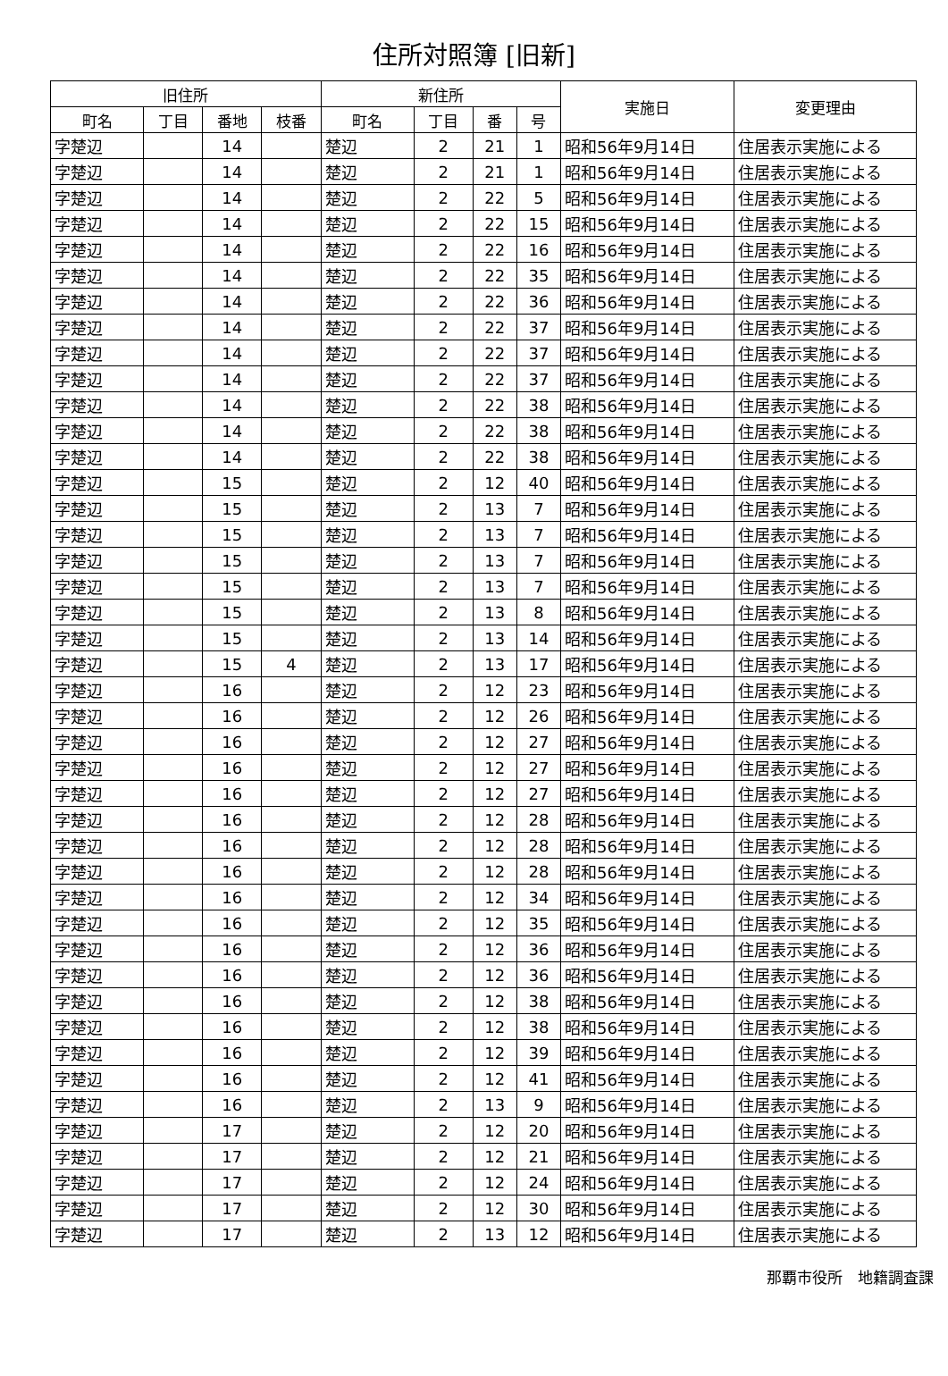住所対照簿 [旧新]
| 旧住所 | | | | 新住所 | | | | 実施日 | 変更理由 |
| --- | --- | --- | --- | --- | --- | --- | --- | --- | --- |
| 町名 | 丁目 | 番地 | 枝番 | 町名 | 丁目 | 番 | 号 | | |
| 字楚辺 | | 14 | | 楚辺 | 2 | 21 | 1 | 昭和56年9月14日 | 住居表示実施による |
| 字楚辺 | | 14 | | 楚辺 | 2 | 21 | 1 | 昭和56年9月14日 | 住居表示実施による |
| 字楚辺 | | 14 | | 楚辺 | 2 | 22 | 5 | 昭和56年9月14日 | 住居表示実施による |
| 字楚辺 | | 14 | | 楚辺 | 2 | 22 | 15 | 昭和56年9月14日 | 住居表示実施による |
| 字楚辺 | | 14 | | 楚辺 | 2 | 22 | 16 | 昭和56年9月14日 | 住居表示実施による |
| 字楚辺 | | 14 | | 楚辺 | 2 | 22 | 35 | 昭和56年9月14日 | 住居表示実施による |
| 字楚辺 | | 14 | | 楚辺 | 2 | 22 | 36 | 昭和56年9月14日 | 住居表示実施による |
| 字楚辺 | | 14 | | 楚辺 | 2 | 22 | 37 | 昭和56年9月14日 | 住居表示実施による |
| 字楚辺 | | 14 | | 楚辺 | 2 | 22 | 37 | 昭和56年9月14日 | 住居表示実施による |
| 字楚辺 | | 14 | | 楚辺 | 2 | 22 | 37 | 昭和56年9月14日 | 住居表示実施による |
| 字楚辺 | | 14 | | 楚辺 | 2 | 22 | 38 | 昭和56年9月14日 | 住居表示実施による |
| 字楚辺 | | 14 | | 楚辺 | 2 | 22 | 38 | 昭和56年9月14日 | 住居表示実施による |
| 字楚辺 | | 14 | | 楚辺 | 2 | 22 | 38 | 昭和56年9月14日 | 住居表示実施による |
| 字楚辺 | | 15 | | 楚辺 | 2 | 12 | 40 | 昭和56年9月14日 | 住居表示実施による |
| 字楚辺 | | 15 | | 楚辺 | 2 | 13 | 7 | 昭和56年9月14日 | 住居表示実施による |
| 字楚辺 | | 15 | | 楚辺 | 2 | 13 | 7 | 昭和56年9月14日 | 住居表示実施による |
| 字楚辺 | | 15 | | 楚辺 | 2 | 13 | 7 | 昭和56年9月14日 | 住居表示実施による |
| 字楚辺 | | 15 | | 楚辺 | 2 | 13 | 7 | 昭和56年9月14日 | 住居表示実施による |
| 字楚辺 | | 15 | | 楚辺 | 2 | 13 | 8 | 昭和56年9月14日 | 住居表示実施による |
| 字楚辺 | | 15 | | 楚辺 | 2 | 13 | 14 | 昭和56年9月14日 | 住居表示実施による |
| 字楚辺 | | 15 | 4 | 楚辺 | 2 | 13 | 17 | 昭和56年9月14日 | 住居表示実施による |
| 字楚辺 | | 16 | | 楚辺 | 2 | 12 | 23 | 昭和56年9月14日 | 住居表示実施による |
| 字楚辺 | | 16 | | 楚辺 | 2 | 12 | 26 | 昭和56年9月14日 | 住居表示実施による |
| 字楚辺 | | 16 | | 楚辺 | 2 | 12 | 27 | 昭和56年9月14日 | 住居表示実施による |
| 字楚辺 | | 16 | | 楚辺 | 2 | 12 | 27 | 昭和56年9月14日 | 住居表示実施による |
| 字楚辺 | | 16 | | 楚辺 | 2 | 12 | 27 | 昭和56年9月14日 | 住居表示実施による |
| 字楚辺 | | 16 | | 楚辺 | 2 | 12 | 28 | 昭和56年9月14日 | 住居表示実施による |
| 字楚辺 | | 16 | | 楚辺 | 2 | 12 | 28 | 昭和56年9月14日 | 住居表示実施による |
| 字楚辺 | | 16 | | 楚辺 | 2 | 12 | 28 | 昭和56年9月14日 | 住居表示実施による |
| 字楚辺 | | 16 | | 楚辺 | 2 | 12 | 34 | 昭和56年9月14日 | 住居表示実施による |
| 字楚辺 | | 16 | | 楚辺 | 2 | 12 | 35 | 昭和56年9月14日 | 住居表示実施による |
| 字楚辺 | | 16 | | 楚辺 | 2 | 12 | 36 | 昭和56年9月14日 | 住居表示実施による |
| 字楚辺 | | 16 | | 楚辺 | 2 | 12 | 36 | 昭和56年9月14日 | 住居表示実施による |
| 字楚辺 | | 16 | | 楚辺 | 2 | 12 | 38 | 昭和56年9月14日 | 住居表示実施による |
| 字楚辺 | | 16 | | 楚辺 | 2 | 12 | 38 | 昭和56年9月14日 | 住居表示実施による |
| 字楚辺 | | 16 | | 楚辺 | 2 | 12 | 39 | 昭和56年9月14日 | 住居表示実施による |
| 字楚辺 | | 16 | | 楚辺 | 2 | 12 | 41 | 昭和56年9月14日 | 住居表示実施による |
| 字楚辺 | | 16 | | 楚辺 | 2 | 13 | 9 | 昭和56年9月14日 | 住居表示実施による |
| 字楚辺 | | 17 | | 楚辺 | 2 | 12 | 20 | 昭和56年9月14日 | 住居表示実施による |
| 字楚辺 | | 17 | | 楚辺 | 2 | 12 | 21 | 昭和56年9月14日 | 住居表示実施による |
| 字楚辺 | | 17 | | 楚辺 | 2 | 12 | 24 | 昭和56年9月14日 | 住居表示実施による |
| 字楚辺 | | 17 | | 楚辺 | 2 | 12 | 30 | 昭和56年9月14日 | 住居表示実施による |
| 字楚辺 | | 17 | | 楚辺 | 2 | 13 | 12 | 昭和56年9月14日 | 住居表示実施による |
那覇市役所　地籍調査課